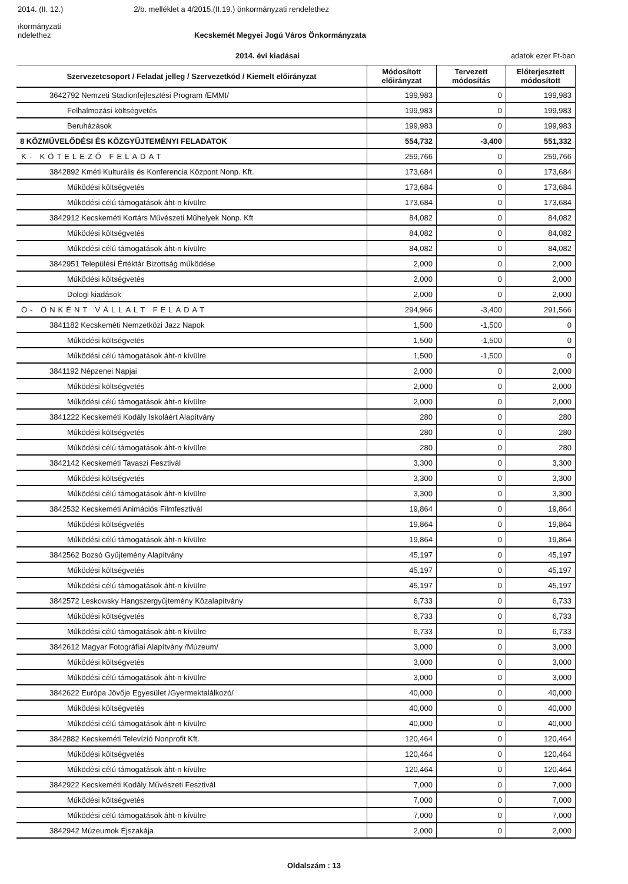2014. (II. 12.) 2/b. melléklet a 4/2015.(II.19.) önkormányzati rendelethez
ıkormányzati
ndelethez Kecskemét Megyei Jogú Város Önkormányzata
2014. évi kiadásai adatok ezer Ft-ban
| Szervezetcsoport / Feladat jelleg / Szervezetkód / Kiemelt előirányzat | Módosított előirányzat | Tervezett módosítás | Előterjesztett módosított |
| --- | --- | --- | --- |
| 3642792 Nemzeti Stadionfejlesztési Program /EMMI/ | 199,983 | 0 | 199,983 |
| Felhalmozási költségvetés | 199,983 | 0 | 199,983 |
| Beruházások | 199,983 | 0 | 199,983 |
| 8 KÖZMŰVELŐDÉSI ÉS KÖZGYŰJTEMÉNYI FELADATOK | 554,732 | -3,400 | 551,332 |
| K- KÖTELEZŐ FELADAT | 259,766 | 0 | 259,766 |
| 3842892 Kméti Kulturális és Konferencia Központ Nonp. Kft. | 173,684 | 0 | 173,684 |
| Működési költségvetés | 173,684 | 0 | 173,684 |
| Működési célú támogatások áht-n kívülre | 173,684 | 0 | 173,684 |
| 3842912 Kecskeméti Kortárs Művészeti Műhelyek Nonp. Kft | 84,082 | 0 | 84,082 |
| Működési költségvetés | 84,082 | 0 | 84,082 |
| Működési célú támogatások áht-n kívülre | 84,082 | 0 | 84,082 |
| 3842951 Települési Értéktár Bizottság működése | 2,000 | 0 | 2,000 |
| Működési költségvetés | 2,000 | 0 | 2,000 |
| Dologi kiadások | 2,000 | 0 | 2,000 |
| Ö- ÖNKÉNT VÁLLALT FELADAT | 294,966 | -3,400 | 291,566 |
| 3841182 Kecskeméti Nemzetközi Jazz Napok | 1,500 | -1,500 | 0 |
| Működési költségvetés | 1,500 | -1,500 | 0 |
| Működési célú támogatások áht-n kívülre | 1,500 | -1,500 | 0 |
| 3841192 Népzenei Napjai | 2,000 | 0 | 2,000 |
| Működési költségvetés | 2,000 | 0 | 2,000 |
| Működési célú támogatások áht-n kívülre | 2,000 | 0 | 2,000 |
| 3841222 Kecskeméti Kodály Iskoláért Alapítvány | 280 | 0 | 280 |
| Működési költségvetés | 280 | 0 | 280 |
| Működési célú támogatások áht-n kívülre | 280 | 0 | 280 |
| 3842142 Kecskeméti Tavaszi Fesztivál | 3,300 | 0 | 3,300 |
| Működési költségvetés | 3,300 | 0 | 3,300 |
| Működési célú támogatások áht-n kívülre | 3,300 | 0 | 3,300 |
| 3842532 Kecskeméti Animációs Filmfesztivál | 19,864 | 0 | 19,864 |
| Működési költségvetés | 19,864 | 0 | 19,864 |
| Működési célú támogatások áht-n kívülre | 19,864 | 0 | 19,864 |
| 3842562 Bozsó Gyűjtemény Alapítvány | 45,197 | 0 | 45,197 |
| Működési költségvetés | 45,197 | 0 | 45,197 |
| Működési célú támogatások áht-n kívülre | 45,197 | 0 | 45,197 |
| 3842572 Leskowsky Hangszergyűjtemény Közalapítvány | 6,733 | 0 | 6,733 |
| Működési költségvetés | 6,733 | 0 | 6,733 |
| Működési célú támogatások áht-n kívülre | 6,733 | 0 | 6,733 |
| 3842612 Magyar Fotográfiai Alapítvány /Múzeum/ | 3,000 | 0 | 3,000 |
| Működési költségvetés | 3,000 | 0 | 3,000 |
| Működési célú támogatások áht-n kívülre | 3,000 | 0 | 3,000 |
| 3842622 Európa Jövője Egyesület /Gyermektalálkozó/ | 40,000 | 0 | 40,000 |
| Működési költségvetés | 40,000 | 0 | 40,000 |
| Működési célú támogatások áht-n kívülre | 40,000 | 0 | 40,000 |
| 3842882 Kecskeméti Televízió Nonprofit Kft. | 120,464 | 0 | 120,464 |
| Működési költségvetés | 120,464 | 0 | 120,464 |
| Működési célú támogatások áht-n kívülre | 120,464 | 0 | 120,464 |
| 3842922 Kecskeméti Kodály Művészeti Fesztivál | 7,000 | 0 | 7,000 |
| Működési költségvetés | 7,000 | 0 | 7,000 |
| Működési célú támogatások áht-n kívülre | 7,000 | 0 | 7,000 |
| 3842942 Múzeumok Éjszakája | 2,000 | 0 | 2,000 |
Oldalszám : 13